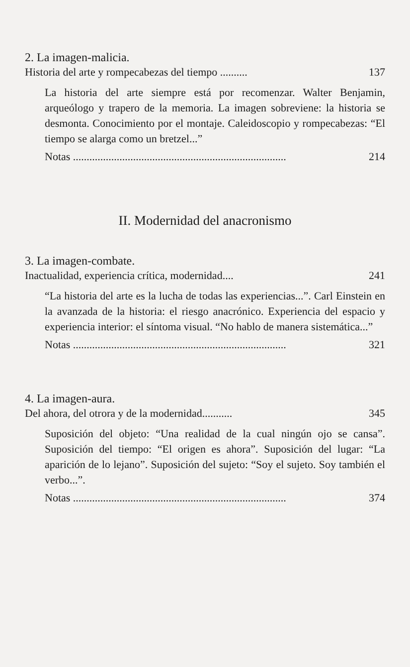2. La imagen-malicia.
Historia del arte y rompecabezas del tiempo .......... 137
La historia del arte siempre está por recomenzar. Walter Benjamin, arqueólogo y trapero de la memoria. La imagen sobreviene: la historia se desmonta. Conocimiento por el montaje. Caleidoscopio y rompecabezas: “El tiempo se alarga como un bretzel...”
Notas .............................................................................. 214
II. Modernidad del anacronismo
3. La imagen-combate.
Inactualidad, experiencia crítica, modernidad.... 241
“La historia del arte es la lucha de todas las experiencias...”. Carl Einstein en la avanzada de la historia: el riesgo anacrónico. Experiencia del espacio y experiencia interior: el síntoma visual. “No hablo de manera sistemática...”
Notas .............................................................................. 321
4. La imagen-aura.
Del ahora, del otrora y de la modernidad........... 345
Suposición del objeto: “Una realidad de la cual ningún ojo se cansa”. Suposición del tiempo: “El origen es ahora”. Suposición del lugar: “La aparición de lo lejano”. Suposición del sujeto: “Soy el sujeto. Soy también el verbo...”.
Notas .............................................................................. 374